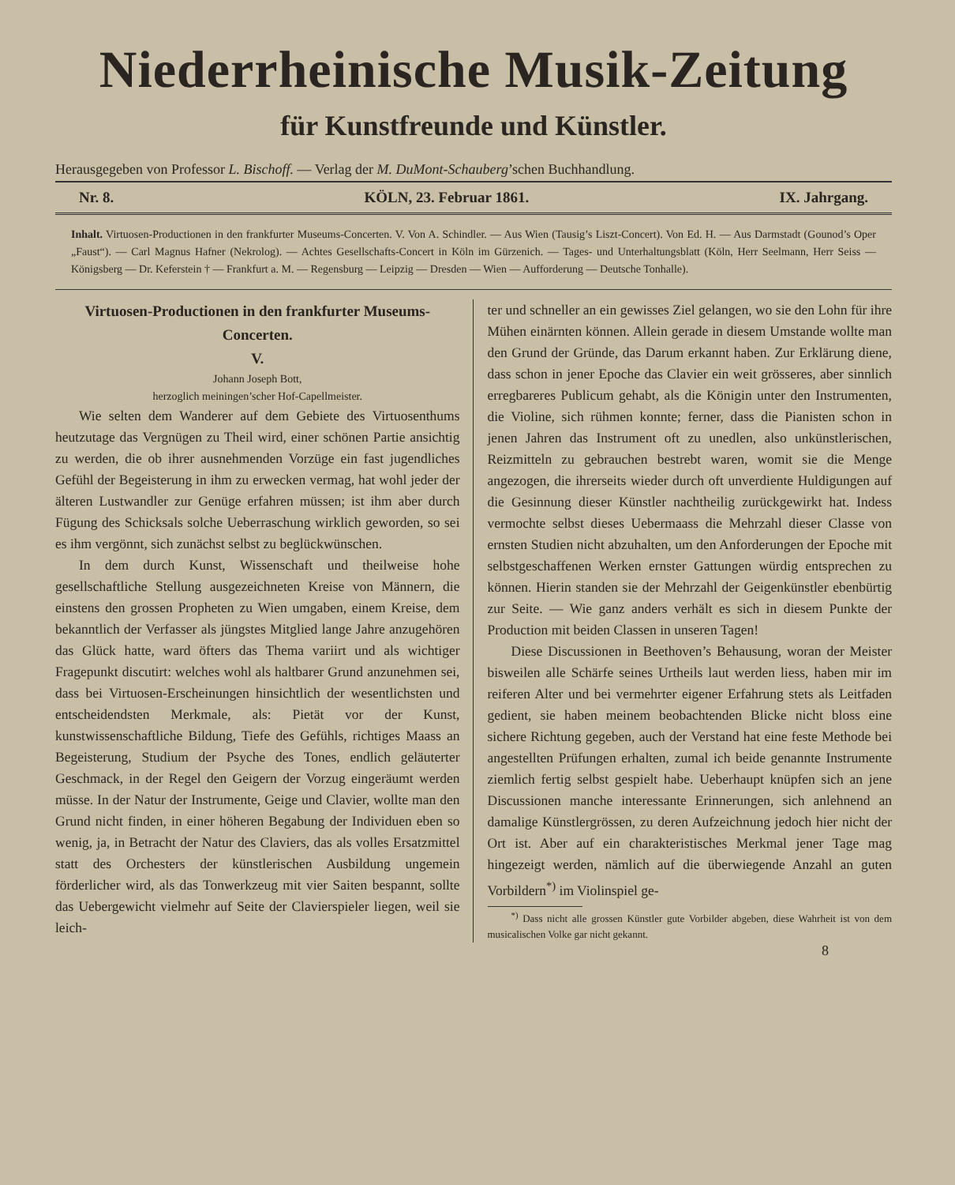Niederrheinische Musik-Zeitung
für Kunstfreunde und Künstler.
Herausgegeben von Professor L. Bischoff. — Verlag der M. DuMont-Schauberg’schen Buchhandlung.
Nr. 8. KÖLN, 23. Februar 1861. IX. Jahrgang.
Inhalt. Virtuosen-Productionen in den frankfurter Museums-Concerten. V. Von A. Schindler. — Aus Wien (Tausig’s Liszt-Concert). Von Ed. H. — Aus Darmstadt (Gounod’s Oper „Faust“). — Carl Magnus Hafner (Nekrolog). — Achtes Gesellschafts-Concert in Köln im Gürzenich. — Tages- und Unterhaltungsblatt (Köln, Herr Seelmann, Herr Seiss — Königsberg — Dr. Keferstein † — Frankfurt a. M. — Regensburg — Leipzig — Dresden — Wien — Aufforderung — Deutsche Tonhalle).
Virtuosen-Productionen in den frankfurter Museums-Concerten.
V.
Johann Joseph Bott,
herzoglich meiningen’scher Hof-Capellmeister.
Wie selten dem Wanderer auf dem Gebiete des Virtuosenthums heutzutage das Vergnügen zu Theil wird, einer schönen Partie ansichtig zu werden, die ob ihrer ausnehmenden Vorzüge ein fast jugendliches Gefühl der Begeisterung in ihm zu erwecken vermag, hat wohl jeder der älteren Lustwandler zur Genüge erfahren müssen; ist ihm aber durch Fügung des Schicksals solche Ueberraschung wirklich geworden, so sei es ihm vergönnt, sich zunächst selbst zu beglückwünschen.
In dem durch Kunst, Wissenschaft und theilweise hohe gesellschaftliche Stellung ausgezeichneten Kreise von Männern, die einstens den grossen Propheten zu Wien umgaben, einem Kreise, dem bekanntlich der Verfasser als jüngstes Mitglied lange Jahre anzugehören das Glück hatte, ward öfters das Thema variirt und als wichtiger Fragepunkt discutirt: welches wohl als haltbarer Grund anzunehmen sei, dass bei Virtuosen-Erscheinungen hinsichtlich der wesentlichsten und entscheidendsten Merkmale, als: Pietät vor der Kunst, kunstwissenschaftliche Bildung, Tiefe des Gefühls, richtiges Maass an Begeisterung, Studium der Psyche des Tones, endlich geläuterter Geschmack, in der Regel den Geigern der Vorzug eingeräumt werden müsse. In der Natur der Instrumente, Geige und Clavier, wollte man den Grund nicht finden, in einer höheren Begabung der Individuen eben so wenig, ja, in Betracht der Natur des Claviers, das als volles Ersatzmittel statt des Orchesters der künstlerischen Ausbildung ungemein förderlicher wird, als das Tonwerkzeug mit vier Saiten bespannt, sollte das Uebergewicht vielmehr auf Seite der Clavierspieler liegen, weil sie leich-
ter und schneller an ein gewisses Ziel gelangen, wo sie den Lohn für ihre Mühen einärnten können. Allein gerade in diesem Umstande wollte man den Grund der Gründe, das Darum erkannt haben. Zur Erklärung diene, dass schon in jener Epoche das Clavier ein weit grösseres, aber sinnlich erregbareres Publicum gehabt, als die Königin unter den Instrumenten, die Violine, sich rühmen konnte; ferner, dass die Pianisten schon in jenen Jahren das Instrument oft zu unedlen, also unkünstlerischen, Reizmitteln zu gebrauchen bestrebt waren, womit sie die Menge angezogen, die ihrerseits wieder durch oft unverdiente Huldigungen auf die Gesinnung dieser Künstler nachtheilig zurückgewirkt hat. Indess vermochte selbst dieses Uebermaass die Mehrzahl dieser Classe von ernsten Studien nicht abzuhalten, um den Anforderungen der Epoche mit selbstgeschaffenen Werken ernster Gattungen würdig entsprechen zu können. Hierin standen sie der Mehrzahl der Geigenkünstler ebenbürtig zur Seite. — Wie ganz anders verhält es sich in diesem Punkte der Production mit beiden Classen in unseren Tagen!
Diese Discussionen in Beethoven’s Behausung, woran der Meister bisweilen alle Schärfe seines Urtheils laut werden liess, haben mir im reiferen Alter und bei vermehrter eigener Erfahrung stets als Leitfaden gedient, sie haben meinem beobachtenden Blicke nicht bloss eine sichere Richtung gegeben, auch der Verstand hat eine feste Methode bei angestellten Prüfungen erhalten, zumal ich beide genannte Instrumente ziemlich fertig selbst gespielt habe. Ueberhaupt knüpfen sich an jene Discussionen manche interessante Erinnerungen, sich anlehnend an damalige Künstlergrössen, zu deren Aufzeichnung jedoch hier nicht der Ort ist. Aber auf ein charakteristisches Merkmal jener Tage mag hingezeigt werden, nämlich auf die überwiegende Anzahl an guten Vorbildern<sup>*)</sup> im Violinspiel ge-
<sup>*)</sup> Dass nicht alle grossen Künstler gute Vorbilder abgeben, diese Wahrheit ist von dem musicalischen Volke gar nicht gekannt.
8